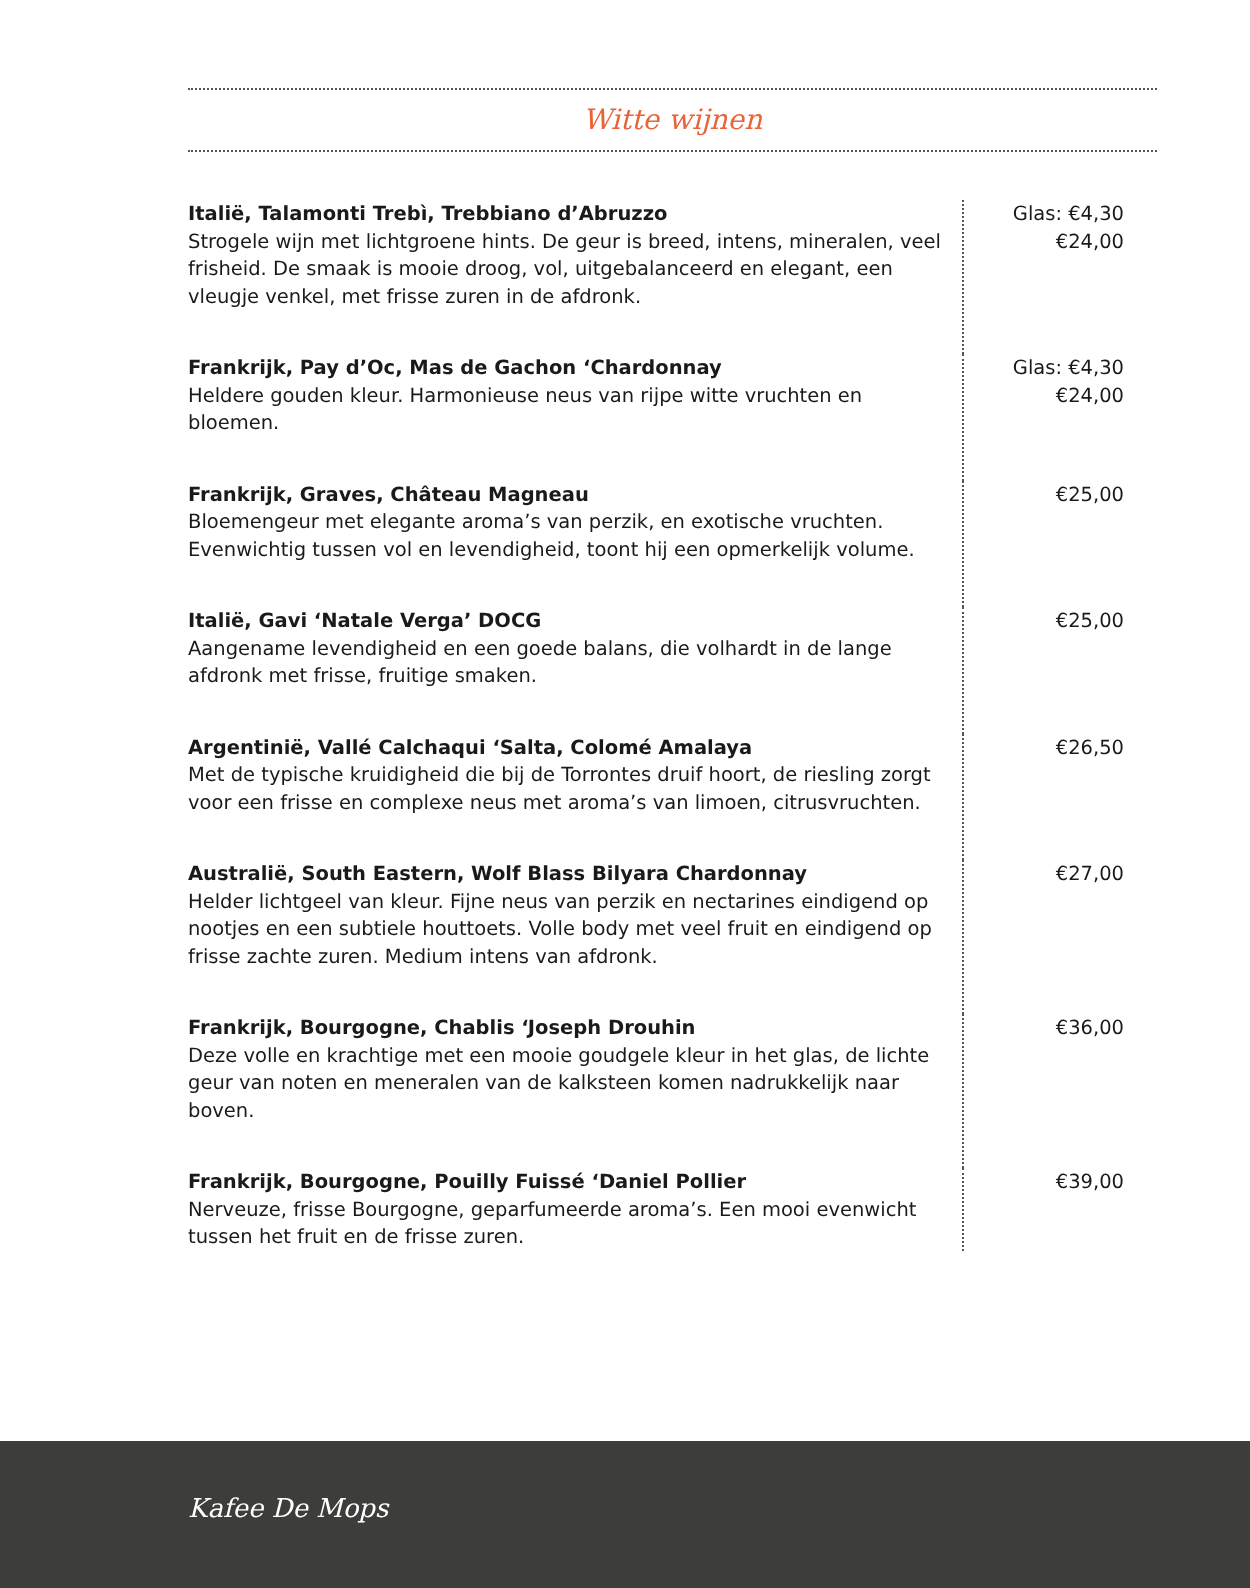Witte wijnen
| Italië, Talamonti Trebì, Trebbiano d’Abruzzo Strogele wijn met lichtgroene hints. De geur is breed, intens, mineralen, veel frisheid. De smaak is mooie droog, vol, uitgebalanceerd en elegant, een vleugje venkel, met frisse zuren in de afdronk. | Glas: €4,30 €24,00 |
| Frankrijk, Pay d’Oc, Mas de Gachon ‘Chardonnay Heldere gouden kleur. Harmonieuse neus van rijpe witte vruchten en bloemen. | Glas: €4,30 €24,00 |
| Frankrijk, Graves, Château Magneau Bloemengeur met elegante aroma’s van perzik, en exotische vruchten. Evenwichtig tussen vol en levendigheid, toont hij een opmerkelijk volume. | €25,00 |
| Italië, Gavi ‘Natale Verga’ DOCG Aangename levendigheid en een goede balans, die volhardt in de lange afdronk met frisse, fruitige smaken. | €25,00 |
| Argentinië, Vallé Calchaqui ‘Salta, Colomé Amalaya Met de typische kruidigheid die bij de Torrontes druif hoort, de riesling zorgt voor een frisse en complexe neus met aroma’s van limoen, citrusvruchten. | €26,50 |
| Australië, South Eastern, Wolf Blass Bilyara Chardonnay Helder lichtgeel van kleur. Fijne neus van perzik en nectarines eindigend op nootjes en een subtiele houttoets. Volle body met veel fruit en eindigend op frisse zachte zuren. Medium intens van afdronk. | €27,00 |
| Frankrijk, Bourgogne, Chablis ‘Joseph Drouhin Deze volle en krachtige met een mooie goudgele kleur in het glas, de lichte geur van noten en meneralen van de kalksteen komen nadrukkelijk naar boven. | €36,00 |
| Frankrijk, Bourgogne, Pouilly Fuissé ‘Daniel Pollier Nerveuze, frisse Bourgogne, geparfumeerde aroma’s. Een mooi evenwicht tussen het fruit en de frisse zuren. | €39,00 |
Kafee De Mops